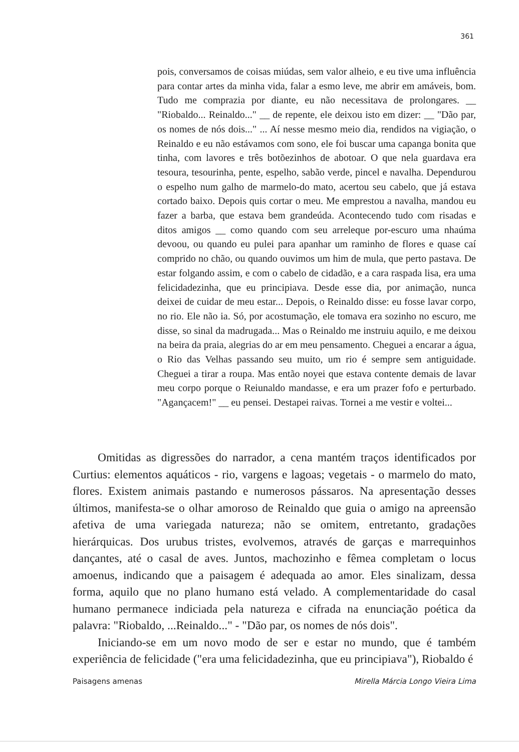361
pois, conversamos de coisas miúdas, sem valor alheio, e eu tive uma influência para contar artes da minha vida, falar a esmo leve, me abrir em amáveis, bom. Tudo me comprazia por diante, eu não necessitava de prolongares. __ "Riobaldo... Reinaldo..." __ de repente, ele deixou isto em dizer: __ "Dão par, os nomes de nós dois..." ... Aí nesse mesmo meio dia, rendidos na vigiação, o Reinaldo e eu não estávamos com sono, ele foi buscar uma capanga bonita que tinha, com lavores e três botõezinhos de abotoar. O que nela guardava era tesoura, tesourinha, pente, espelho, sabão verde, pincel e navalha. Dependurou o espelho num galho de marmelo-do mato, acertou seu cabelo, que já estava cortado baixo. Depois quis cortar o meu. Me emprestou a navalha, mandou eu fazer a barba, que estava bem grandeúda. Acontecendo tudo com risadas e ditos amigos __ como quando com seu arreleque por-escuro uma nhaúma devoou, ou quando eu pulei para apanhar um raminho de flores e quase caí comprido no chão, ou quando ouvimos um him de mula, que perto pastava. De estar folgando assim, e com o cabelo de cidadão, e a cara raspada lisa, era uma felicidadezinha, que eu principiava. Desde esse dia, por animação, nunca deixei de cuidar de meu estar... Depois, o Reinaldo disse: eu fosse lavar corpo, no rio. Ele não ia. Só, por acostumação, ele tomava era sozinho no escuro, me disse, so sinal da madrugada... Mas o Reinaldo me instruiu aquilo, e me deixou na beira da praia, alegrias do ar em meu pensamento. Cheguei a encarar a água, o Rio das Velhas passando seu muito, um rio é sempre sem antiguidade. Cheguei a tirar a roupa. Mas então noyei que estava contente demais de lavar meu corpo porque o Reiunaldo mandasse, e era um prazer fofo e perturbado. "Agançacem!" __ eu pensei. Destapei raivas. Tornei a me vestir e voltei...
Omitidas as digressões do narrador, a cena mantém traços identificados por Curtius: elementos aquáticos - rio, vargens e lagoas; vegetais - o marmelo do mato, flores. Existem animais pastando e numerosos pássaros. Na apresentação desses últimos, manifesta-se o olhar amoroso de Reinaldo que guia o amigo na apreensão afetiva de uma variegada natureza; não se omitem, entretanto, gradações hierárquicas. Dos urubus tristes, evolvemos, através de garças e marrequinhos dançantes, até o casal de aves. Juntos, machozinho e fêmea completam o locus amoenus, indicando que a paisagem é adequada ao amor. Eles sinalizam, dessa forma, aquilo que no plano humano está velado. A complementaridade do casal humano permanece indiciada pela natureza e cifrada na enunciação poética da palavra: "Riobaldo, ...Reinaldo..." - "Dão par, os nomes de nós dois".
Iniciando-se em um novo modo de ser e estar no mundo, que é também experiência de felicidade ("era uma felicidadezinha, que eu principiava"), Riobaldo é
Paisagens amenas Mirella Márcia Longo Vieira Lima